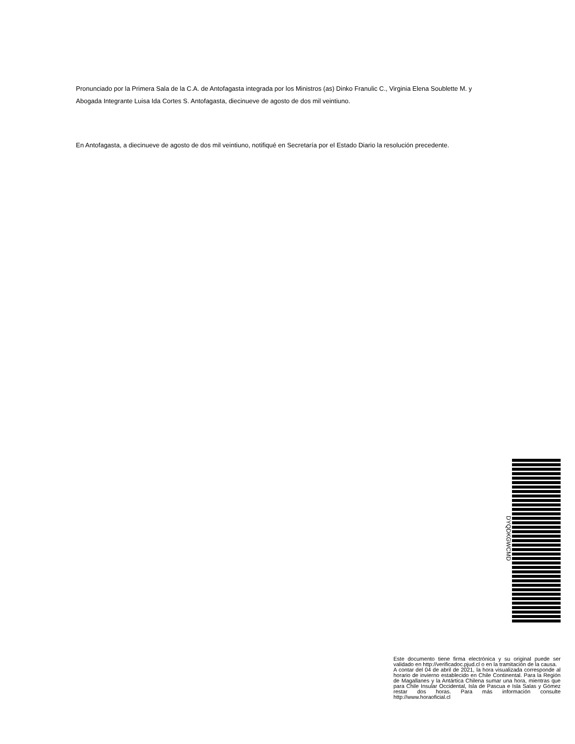Pronunciado por la Primera Sala de la C.A. de Antofagasta integrada por los Ministros (as) Dinko Franulic C., Virginia Elena Soublette M. y Abogada Integrante Luisa Ida Cortes S. Antofagasta, diecinueve de agosto de dos mil veintiuno.
En Antofagasta, a diecinueve de agosto de dos mil veintiuno, notifiqué en Secretaría por el Estado Diario la resolución precedente.
DYQDKGWCMD
Este documento tiene firma electrónica y su original puede ser validado en http://verificadoc.pjud.cl o en la tramitación de la causa.
A contar del 04 de abril de 2021, la hora visualizada corresponde al horario de invierno establecido en Chile Continental. Para la Región de Magallanes y la Antártica Chilena sumar una hora, mientras que para Chile Insular Occidental, Isla de Pascua e Isla Salas y Gómez restar dos horas. Para más información consulte http://www.horaoficial.cl